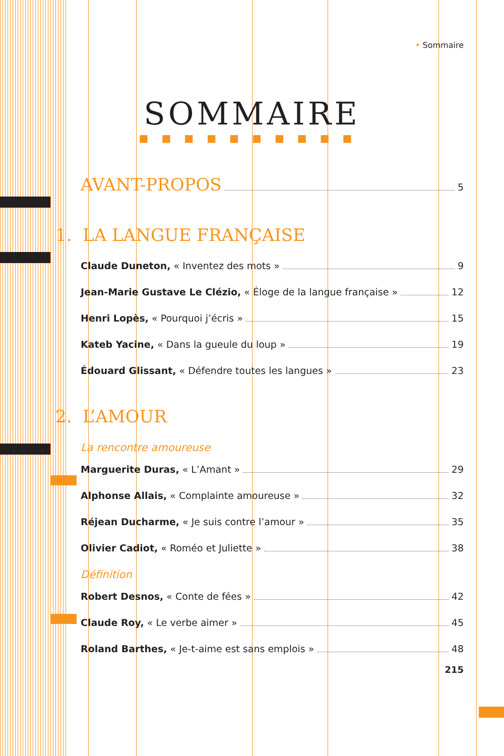• Sommaire
SOMMAIRE
■■■■■■■■■■
AVANT-PROPOS 5
1. LA LANGUE FRANÇAISE
Claude Duneton, « Inventez des mots » 9
Jean-Marie Gustave Le Clézio, « Éloge de la langue française » 12
Henri Lopès, « Pourquoi j’écris » 15
Kateb Yacine, « Dans la gueule du loup » 19
Édouard Glissant, « Défendre toutes les langues » 23
2. L’AMOUR
La rencontre amoureuse
Marguerite Duras, « L’Amant » 29
Alphonse Allais, « Complainte amoureuse » 32
Réjean Ducharme, « Je suis contre l’amour » 35
Olivier Cadiot, « Roméo et Juliette » 38
Définition
Robert Desnos, « Conte de fées » 42
Claude Roy, « Le verbe aimer » 45
Roland Barthes, « Je-t-aime est sans emplois » 48
215